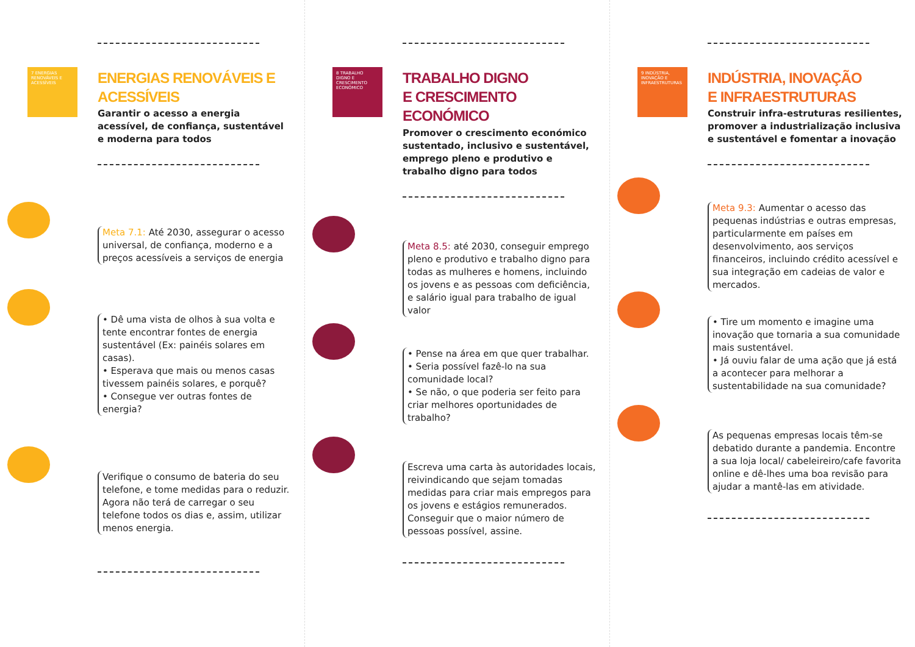7 ENERGIAS RENOVÁVEIS E ACESSÍVEIS
ENERGIAS RENOVÁVEIS E ACESSÍVEIS
Garantir o acesso a energia acessível, de confiança, susten­tável e moderna para todos
Meta 7.1: Até 2030, assegurar o acesso universal, de confiança, moderno e a preços acessíveis a serviços de energia
• Dê uma vista de olhos à sua volta e tente encontrar fontes de energia sustentável (Ex: painéis solares em casas).
• Esperava que mais ou menos casas tivessem painéis solares, e porquê?
• Consegue ver outras fontes de energia?
Verifique o consumo de bateria do seu telefone, e tome medidas para o reduzir. Agora não terá de carregar o seu telefone todos os dias e, assim, utilizar menos energia.
8 TRABALHO DIGNO E CRESCIMENTO ECONÓMICO
TRABALHO DIGNO
E CRESCIMENTO ECONÓMICO
Promover o crescimento económico sustentado, inclusivo e sustentável, emprego pleno e produtivo e trabalho digno para todos
Meta 8.5: até 2030, conseguir em­prego pleno e produtivo e traba­lho digno para todas as mulheres e homens, incluindo os jovens e as pessoas com deficiência, e salário igual para trabalho de igual valor
• Pense na área em que quer trabalhar.
• Seria possível fazê-lo na sua comunidade local?
• Se não, o que poderia ser feito para criar melhores oportunida­des de trabalho?
Escreva uma carta às autorida­des locais, reivindicando que se­jam tomadas medidas para criar mais empregos para os jovens e estágios remunerados. Conseguir que o maior número de pessoas possível, assine.
9 INDÚSTRIA, INOVAÇÃO E INFRAESTRUTURAS
INDÚSTRIA, INOVAÇÃO
E INFRAESTRUTURAS
Construir infra-estruturas resi­lientes, promover a industriali­zação inclusiva e sustentável e fomentar a inovação
Meta 9.3: Aumentar o acesso das pequenas indústrias e outras empresas, particularmente em países em desenvolvimento, aos serviços financeiros, incluindo crédito acessível e sua inte­gração em cadeias de valor e mercados.
• Tire um momento e imagine uma inovação que tornaria a sua co­munidade mais sustentável.
• Já ouviu falar de uma ação que já está a acontecer para melho­rar a sustentabilidade na sua comunidade?
As pequenas empresas locais têm-se debatido durante a pan­demia. Encontre a sua loja local/ cabeleireiro/cafe favorita online e dê-lhes uma boa revisão para ajudar a mantê-las em atividade.